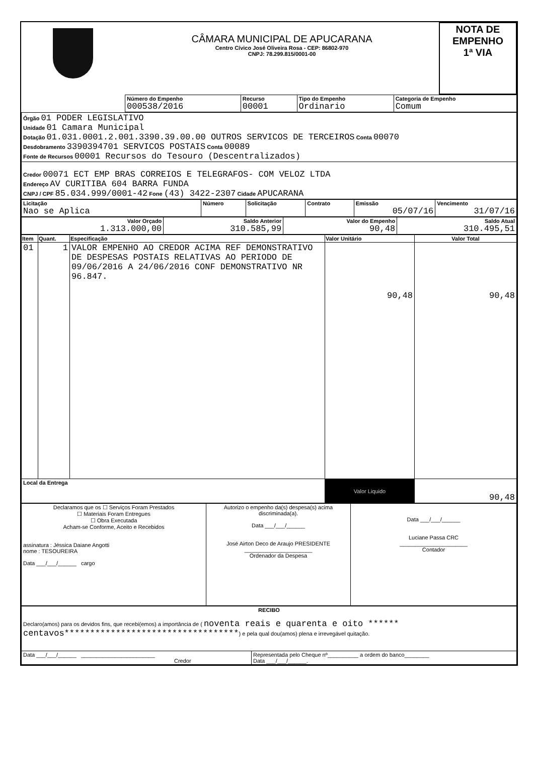| | CÂMARA MUNICIPAL DE APUCARANA Centro Cívico José Oliveira Rosa - CEP: 86802-970 CNPJ: 78.299.815/0001-00 | NOTA DE EMPENHO 1ª VIA |
| | Número do Empenho 000538/2016 | Recurso 00001 | Tipo do Empenho Ordinario | Categoria de Empenho Comum |
| Órgão 01 PODER LEGISLATIVO Unidade 01 Camara Municipal Dotação 01.031.0001.2.001.3390.39.00.00 OUTROS SERVICOS DE TERCEIROS Conta 00070 Desdobramento 3390394701 SERVICOS POSTAIS Conta 00089 Fonte de Recursos 00001 Recursos do Tesouro (Descentralizados) |
| Credor 00071 ECT EMP BRAS CORREIOS E TELEGRAFOS- COM VELOZ LTDA Endereço AV CURITIBA 604 BARRA FUNDA CNPJ / CPF 85.034.999/0001-42 Fone (43) 3422-2307 Cidade APUCARANA |
| Licitação Nao se Aplica | Número | Solicitação | Contrato | Emissão 05/07/16 | Vencimento 31/07/16 |
| Valor Orçado 1.313.000,00 | Saldo Anterior 310.585,99 | Valor do Empenho 90,48 | Saldo Atual 310.495,51 |
| Item | Quant. | Especificação | Valor Unitário | Valor Total |
| --- | --- | --- | --- | --- |
| 01 | 1 | VALOR EMPENHO AO CREDOR ACIMA REF DEMONSTRATIVO DE DESPESAS POSTAIS RELATIVAS AO PERIODO DE 09/06/2016 A 24/06/2016 CONF DEMONSTRATIVO NR 96.847. | 90,48 | 90,48 |
| Local da Entrega | | | Valor Liquido | 90,48 |
| Declaramos que os ☐ Serviços Foram Prestados ☐ Materiais Foram Entregues ☐ Obra Executada Acham-se Conforme, Aceito e Recebidos assinatura : Jéssica Daiane Angotti nome : TESOUREIRA Data ___/___/______ cargo | Autorizo o empenho da(s) despesa(s) acima discriminada(a). Data ___/___/______ José Airton Deco de Araujo PRESIDENTE ______________________ Ordenador da Despesa | Data ___/___/______ Luciane Passa CRC ______________________ Contador |
| RECIBO Declaro(amos) para os devidos fins, que recebi(emos) a importância de ( noventa reais e quarenta e oito ****** centavos********************************** ) e pela qual dou(amos) plena e irrevegável quitação. | |
| Data ___/___/______ ________________________ Credor | Representada pelo Cheque nº__________ a ordem do banco________ Data ___/___/______. |